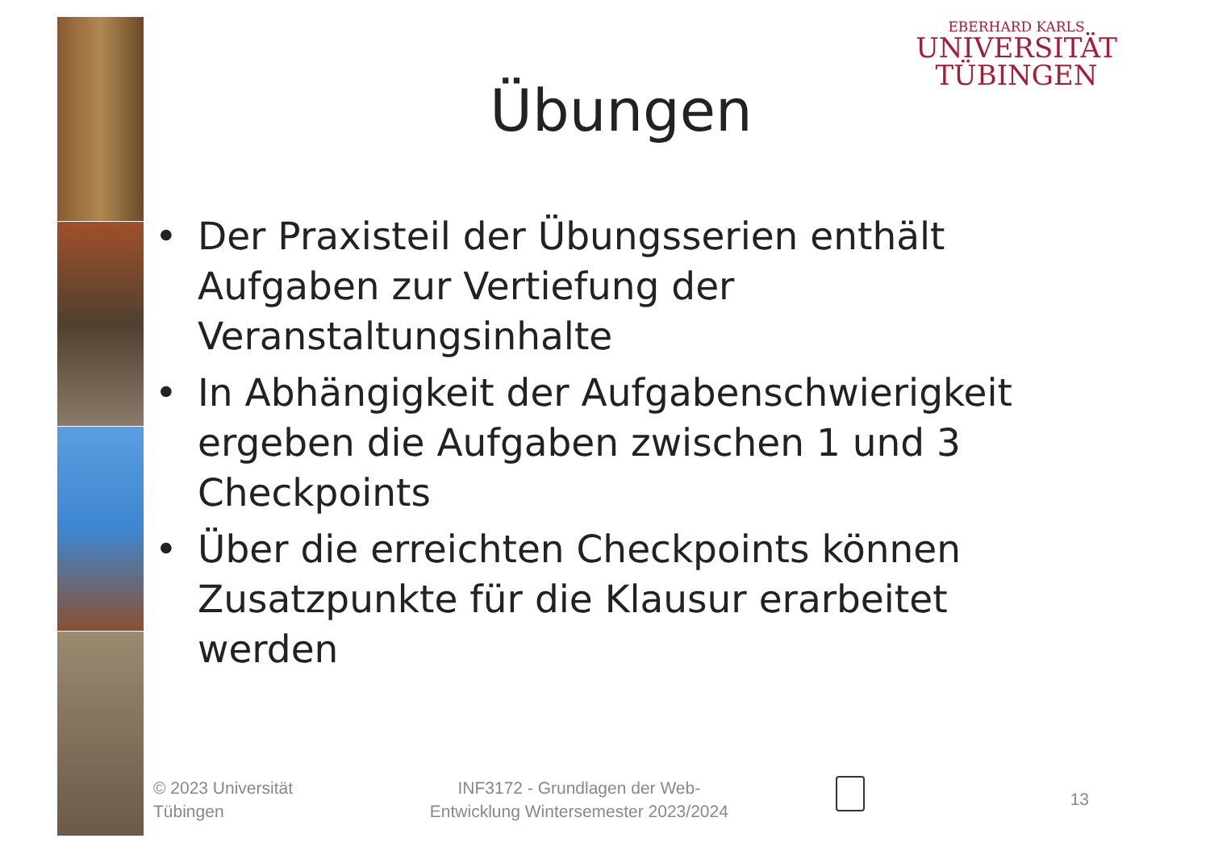EBERHARD KARLS
UNIVERSITÄT
TÜBINGEN
Übungen
• Der Praxisteil der Übungsserien enthält Aufgaben zur Vertiefung der Veranstaltungsinhalte
• In Abhängigkeit der Aufgabenschwierigkeit ergeben die Aufgaben zwischen 1 und 3 Checkpoints
• Über die erreichten Checkpoints können Zusatzpunkte für die Klausur erarbeitet werden
© 2023 Universität
Tübingen
INF3172 - Grundlagen der Web-
Entwicklung Wintersemester 2023/2024
13